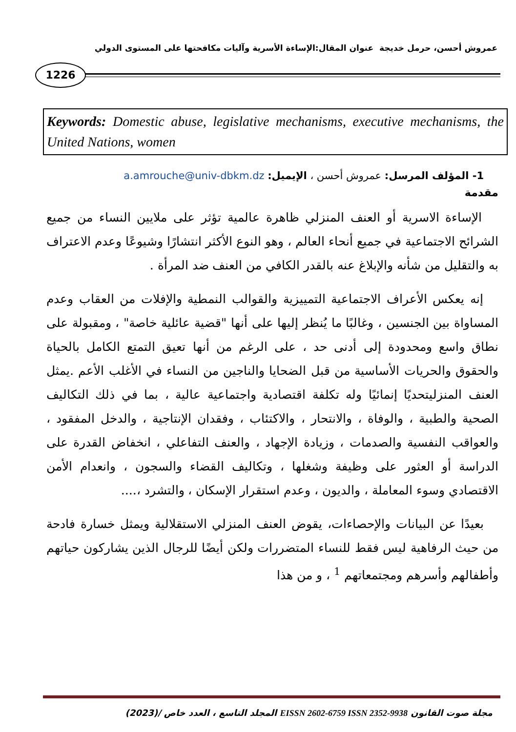عمروش أحسن، حرمل خديجة عنوان المقال:الإساءة الأسرية وآليات مكافحتها على المستوى الدولي
1226
Keywords: Domestic abuse, legislative mechanisms, executive mechanisms, the United Nations, women
1- المؤلف المرسل: عمروش أحسن ، الإيميل: a.amrouche@univ-dbkm.dz
مقدمة
الإساءة الاسرية أو العنف المنزلي ظاهرة عالمية تؤثر على ملايين النساء من جميع الشرائح الاجتماعية في جميع أنحاء العالم ، وهو النوع الأكثر انتشارًا وشيوعًا وعدم الاعتراف به والتقليل من شأنه والإبلاغ عنه بالقدر الكافي من العنف ضد المرأة .
إنه يعكس الأعراف الاجتماعية التمييزية والقوالب النمطية والإفلات من العقاب وعدم المساواة بين الجنسين ، وغالبًا ما يُنظر إليها على أنها "قضية عائلية خاصة" ، ومقبولة على نطاق واسع ومحدودة إلى أدنى حد ، على الرغم من أنها تعيق التمتع الكامل بالحياة والحقوق والحريات الأساسية من قبل الضحايا والناجين من النساء في الأغلب الأعم .يمثل العنف المنزليتحديًا إنمائيًا وله تكلفة اقتصادية واجتماعية عالية ، بما في ذلك التكاليف الصحية والطبية ، والوفاة ، والانتحار ، والاكتئاب ، وفقدان الإنتاجية ، والدخل المفقود ، والعواقب النفسية والصدمات ، وزيادة الإجهاد ، والعنف التفاعلي ، انخفاض القدرة على الدراسة أو العثور على وظيفة وشغلها ، وتكاليف القضاء والسجون ، وانعدام الأمن الاقتصادي وسوء المعاملة ، والديون ، وعدم استقرار الإسكان ، والتشرد ،....
بعيدًا عن البيانات والإحصاءات، يقوض العنف المنزلي الاستقلالية ويمثل خسارة فادحة من حيث الرفاهية ليس فقط للنساء المتضررات ولكن أيضًا للرجال الذين يشاركون حياتهم وأطفالهم وأسرهم ومجتمعاتهم <sup>1</sup> ، و من هذا
مجلة صوت القانون EISSN 2602-6759 ISSN 2352-9938 المجلد التاسع ، العدد خاص /(2023)